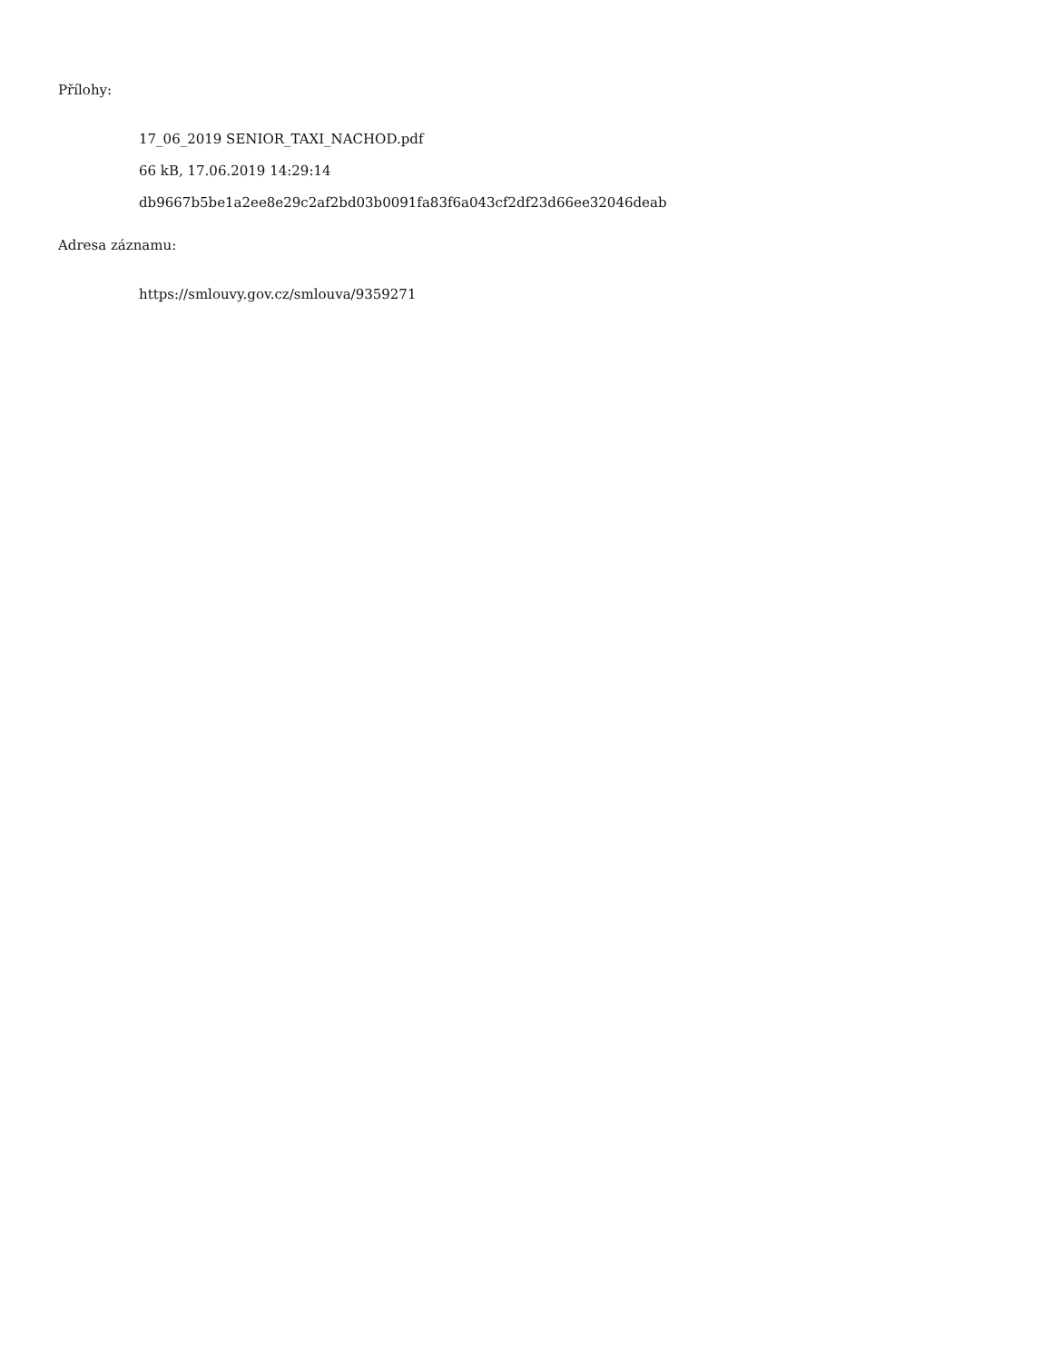Přílohy:
17_06_2019 SENIOR_TAXI_NACHOD.pdf
66 kB, 17.06.2019 14:29:14
db9667b5be1a2ee8e29c2af2bd03b0091fa83f6a043cf2df23d66ee32046deab
Adresa záznamu:
https://smlouvy.gov.cz/smlouva/9359271